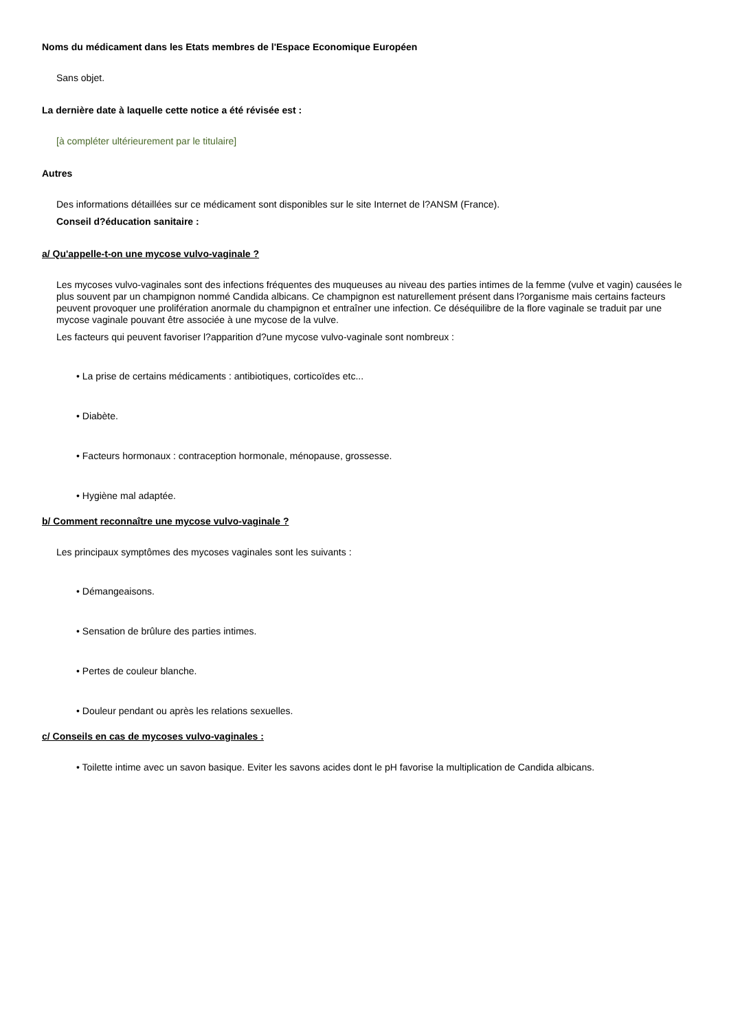Noms du médicament dans les Etats membres de l'Espace Economique Européen
Sans objet.
La dernière date à laquelle cette notice a été révisée est :
[à compléter ultérieurement par le titulaire]
Autres
Des informations détaillées sur ce médicament sont disponibles sur le site Internet de l?ANSM (France).
Conseil d?éducation sanitaire :
a/ Qu'appelle-t-on une mycose vulvo-vaginale ?
Les mycoses vulvo-vaginales sont des infections fréquentes des muqueuses au niveau des parties intimes de la femme (vulve et vagin) causées le plus souvent par un champignon nommé Candida albicans. Ce champignon est naturellement présent dans l?organisme mais certains facteurs peuvent provoquer une prolifération anormale du champignon et entraîner une infection. Ce déséquilibre de la flore vaginale se traduit par une mycose vaginale pouvant être associée à une mycose de la vulve.
Les facteurs qui peuvent favoriser l?apparition d?une mycose vulvo-vaginale sont nombreux :
• La prise de certains médicaments : antibiotiques, corticoïdes etc...
• Diabète.
• Facteurs hormonaux : contraception hormonale, ménopause, grossesse.
• Hygiène mal adaptée.
b/ Comment reconnaître une mycose vulvo-vaginale ?
Les principaux symptômes des mycoses vaginales sont les suivants :
• Démangeaisons.
• Sensation de brûlure des parties intimes.
• Pertes de couleur blanche.
• Douleur pendant ou après les relations sexuelles.
c/ Conseils en cas de mycoses vulvo-vaginales :
• Toilette intime avec un savon basique. Eviter les savons acides dont le pH favorise la multiplication de Candida albicans.